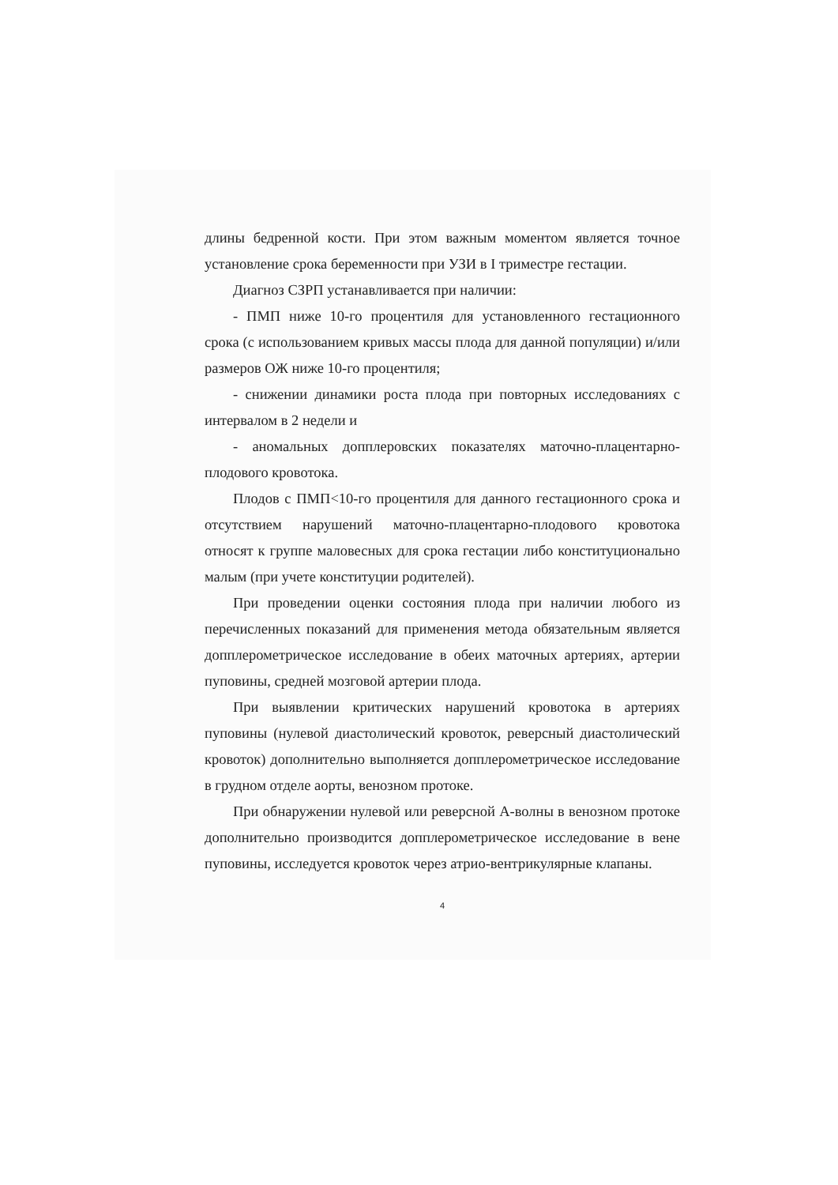длины бедренной кости. При этом важным моментом является точное установление срока беременности при УЗИ в I триместре гестации.
Диагноз СЗРП устанавливается при наличии:
- ПМП ниже 10-го процентиля для установленного гестационного срока (с использованием кривых массы плода для данной популяции) и/или размеров ОЖ ниже 10-го процентиля;
- снижении динамики роста плода при повторных исследованиях с интервалом в 2 недели и
- аномальных допплеровских показателях маточно-плацентарно-плодового кровотока.
Плодов с ПМП<10-го процентиля для данного гестационного срока и отсутствием нарушений маточно-плацентарно-плодового кровотока относят к группе маловесных для срока гестации либо конституционально малым (при учете конституции родителей).
При проведении оценки состояния плода при наличии любого из перечисленных показаний для применения метода обязательным является допплерометрическое исследование в обеих маточных артериях, артерии пуповины, средней мозговой артерии плода.
При выявлении критических нарушений кровотока в артериях пуповины (нулевой диастолический кровоток, реверсный диастолический кровоток) дополнительно выполняется допплерометрическое исследование в грудном отделе аорты, венозном протоке.
При обнаружении нулевой или реверсной А-волны в венозном протоке дополнительно производится допплерометрическое исследование в вене пуповины, исследуется кровоток через атрио-вентрикулярные клапаны.
4